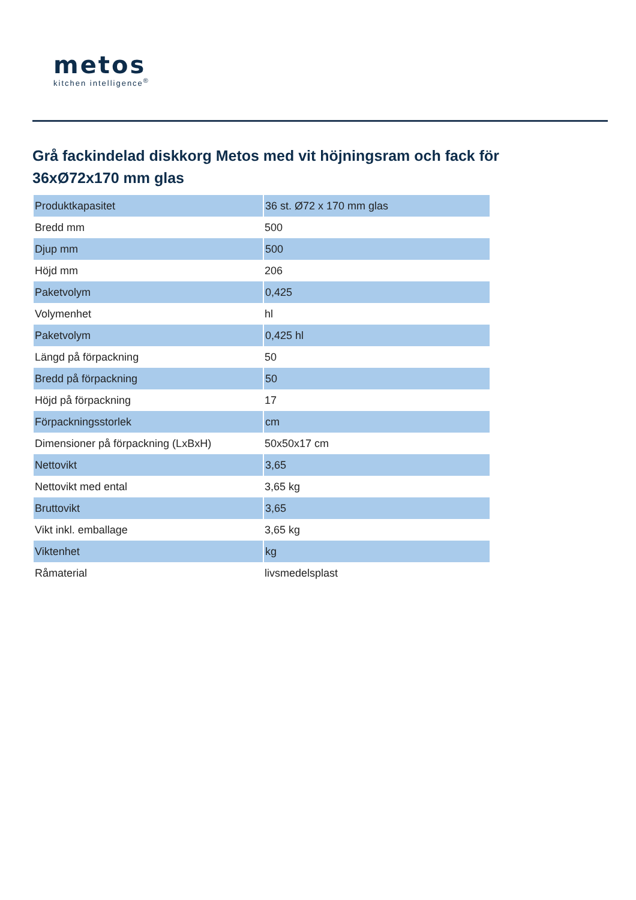metos
kitchen intelligence<sup>®</sup>
Grå fackindelad diskkorg Metos med vit höjningsram och fack för 36xØ72x170 mm glas
| Produktkapasitet | 36 st. Ø72 x 170 mm glas |
| Bredd mm | 500 |
| Djup mm | 500 |
| Höjd mm | 206 |
| Paketvolym | 0,425 |
| Volymenhet | hl |
| Paketvolym | 0,425 hl |
| Längd på förpackning | 50 |
| Bredd på förpackning | 50 |
| Höjd på förpackning | 17 |
| Förpackningsstorlek | cm |
| Dimensioner på förpackning (LxBxH) | 50x50x17 cm |
| Nettovikt | 3,65 |
| Nettovikt med ental | 3,65 kg |
| Bruttovikt | 3,65 |
| Vikt inkl. emballage | 3,65 kg |
| Viktenhet | kg |
| Råmaterial | livsmedelsplast |